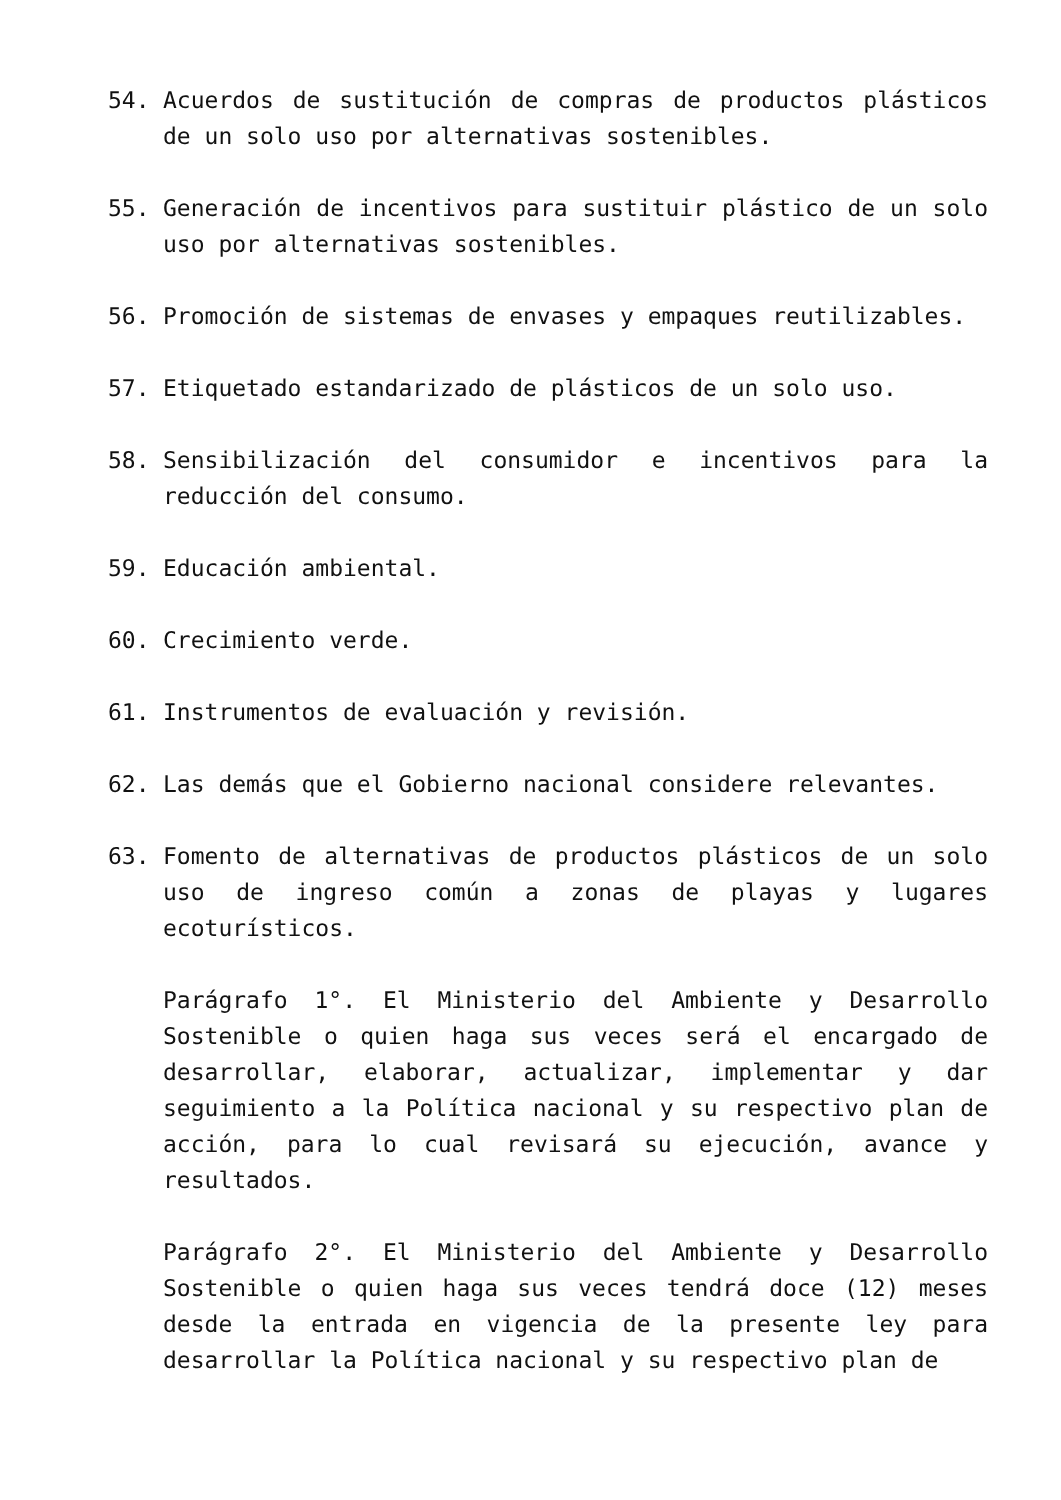54. Acuerdos de sustitución de compras de productos plásticos de un solo uso por alternativas sostenibles.
55. Generación de incentivos para sustituir plástico de un solo uso por alternativas sostenibles.
56. Promoción de sistemas de envases y empaques reutilizables.
57. Etiquetado estandarizado de plásticos de un solo uso.
58. Sensibilización del consumidor e incentivos para la reducción del consumo.
59. Educación ambiental.
60. Crecimiento verde.
61. Instrumentos de evaluación y revisión.
62. Las demás que el Gobierno nacional considere relevantes.
63. Fomento de alternativas de productos plásticos de un solo uso de ingreso común a zonas de playas y lugares ecoturísticos.
Parágrafo 1°. El Ministerio del Ambiente y Desarrollo Sostenible o quien haga sus veces será el encargado de desarrollar, elaborar, actualizar, implementar y dar seguimiento a la Política nacional y su respectivo plan de acción, para lo cual revisará su ejecución, avance y resultados.
Parágrafo 2°. El Ministerio del Ambiente y Desarrollo Sostenible o quien haga sus veces tendrá doce (12) meses desde la entrada en vigencia de la presente ley para desarrollar la Política nacional y su respectivo plan de